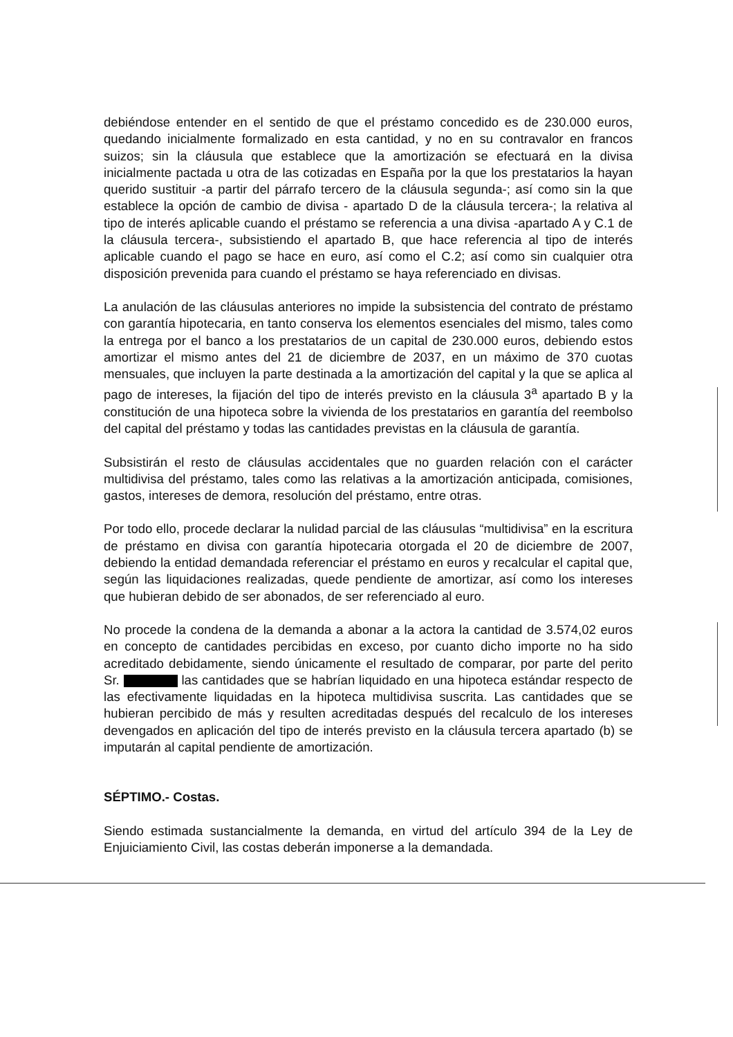debiéndose entender en el sentido de que el préstamo concedido es de 230.000 euros, quedando inicialmente formalizado en esta cantidad, y no en su contravalor en francos suizos; sin la cláusula que establece que la amortización se efectuará en la divisa inicialmente pactada u otra de las cotizadas en España por la que los prestatarios la hayan querido sustituir -a partir del párrafo tercero de la cláusula segunda-; así como sin la que establece la opción de cambio de divisa - apartado D de la cláusula tercera-; la relativa al tipo de interés aplicable cuando el préstamo se referencia a una divisa -apartado A y C.1 de la cláusula tercera-, subsistiendo el apartado B, que hace referencia al tipo de interés aplicable cuando el pago se hace en euro, así como el C.2; así como sin cualquier otra disposición prevenida para cuando el préstamo se haya referenciado en divisas.
La anulación de las cláusulas anteriores no impide la subsistencia del contrato de préstamo con garantía hipotecaria, en tanto conserva los elementos esenciales del mismo, tales como la entrega por el banco a los prestatarios de un capital de 230.000 euros, debiendo estos amortizar el mismo antes del 21 de diciembre de 2037, en un máximo de 370 cuotas mensuales, que incluyen la parte destinada a la amortización del capital y la que se aplica al pago de intereses, la fijación del tipo de interés previsto en la cláusula 3<sup>a</sup> apartado B y la constitución de una hipoteca sobre la vivienda de los prestatarios en garantía del reembolso del capital del préstamo y todas las cantidades previstas en la cláusula de garantía.
Subsistirán el resto de cláusulas accidentales que no guarden relación con el carácter multidivisa del préstamo, tales como las relativas a la amortización anticipada, comisiones, gastos, intereses de demora, resolución del préstamo, entre otras.
Por todo ello, procede declarar la nulidad parcial de las cláusulas “multidivisa” en la escritura de préstamo en divisa con garantía hipotecaria otorgada el 20 de diciembre de 2007, debiendo la entidad demandada referenciar el préstamo en euros y recalcular el capital que, según las liquidaciones realizadas, quede pendiente de amortizar, así como los intereses que hubieran debido de ser abonados, de ser referenciado al euro.
No procede la condena de la demanda a abonar a la actora la cantidad de 3.574,02 euros en concepto de cantidades percibidas en exceso, por cuanto dicho importe no ha sido acreditado debidamente, siendo únicamente el resultado de comparar, por parte del perito Sr. las cantidades que se habrían liquidado en una hipoteca estándar respecto de las efectivamente liquidadas en la hipoteca multidivisa suscrita. Las cantidades que se hubieran percibido de más y resulten acreditadas después del recalculo de los intereses devengados en aplicación del tipo de interés previsto en la cláusula tercera apartado (b) se imputarán al capital pendiente de amortización.
SÉPTIMO.- Costas.
Siendo estimada sustancialmente la demanda, en virtud del artículo 394 de la Ley de Enjuiciamiento Civil, las costas deberán imponerse a la demandada.